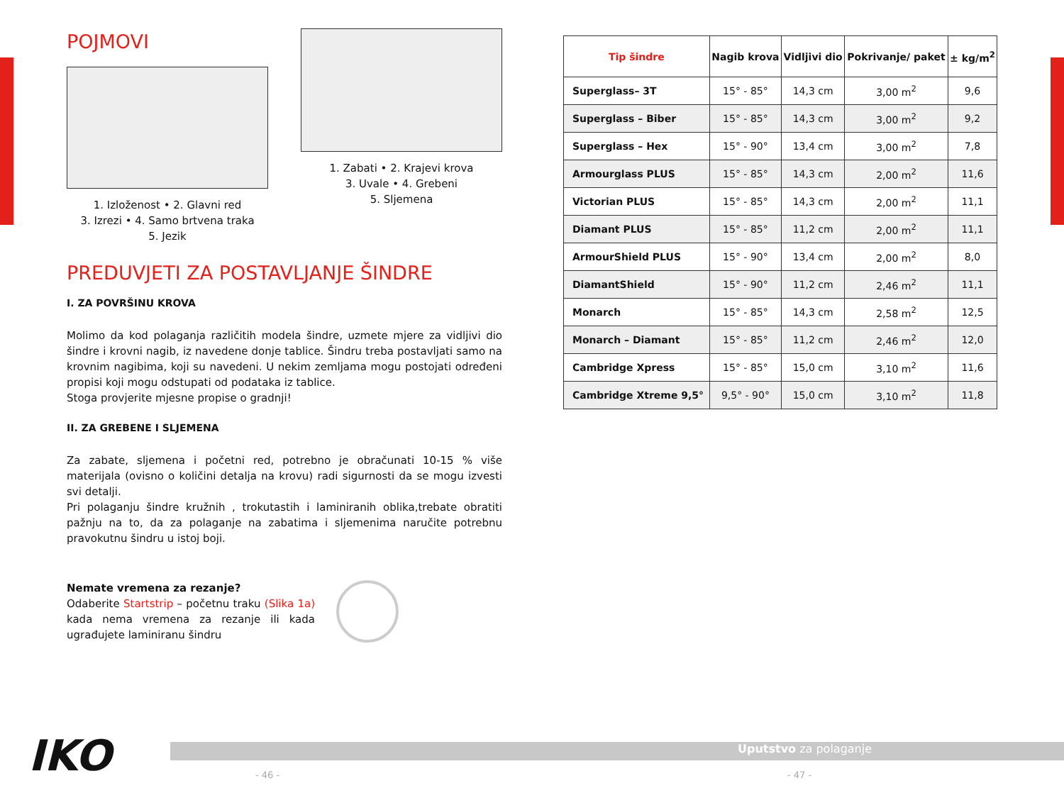POJMOVI
1. Izloženost • 2. Glavni red
3. Izrezi • 4. Samo brtvena traka
5. Jezik
1. Zabati • 2. Krajevi krova
3. Uvale • 4. Grebeni
5. Sljemena
PREDUVJETI ZA POSTAVLJANJE ŠINDRE
I. ZA POVRŠINU KROVA
Molimo da kod polaganja različitih modela šindre, uzmete mjere za vidljivi dio šindre i krovni nagib, iz navedene donje tablice. Šindru treba postavljati samo na krovnim nagibima, koji su navedeni. U nekim zemljama mogu postojati određeni propisi koji mogu odstupati od podataka iz tablice.
Stoga provjerite mjesne propise o gradnji!
II. ZA GREBENE I SLJEMENA
Za zabate, sljemena i početni red, potrebno je obračunati 10-15 % više materijala (ovisno o količini detalja na krovu) radi sigurnosti da se mogu izvesti svi detalji.
Pri polaganju šindre kružnih , trokutastih i laminiranih oblika,trebate obratiti pažnju na to, da za polaganje na zabatima i sljemenima naručite potrebnu pravokutnu šindru u istoj boji.
Nemate vremena za rezanje?
Odaberite Startstrip – početnu traku (Slika 1a) kada nema vremena za rezanje ili kada ugrađujete laminiranu šindru
| Tip šindre | Nagib krova | Vidljivi dio | Pokrivanje/ paket | ± kg/m<sup>2</sup> |
| --- | --- | --- | --- | --- |
| Superglass– 3T | 15° - 85° | 14,3 cm | 3,00 m<sup>2</sup> | 9,6 |
| Superglass – Biber | 15° - 85° | 14,3 cm | 3,00 m<sup>2</sup> | 9,2 |
| Superglass – Hex | 15° - 90° | 13,4 cm | 3,00 m<sup>2</sup> | 7,8 |
| Armourglass PLUS | 15° - 85° | 14,3 cm | 2,00 m<sup>2</sup> | 11,6 |
| Victorian PLUS | 15° - 85° | 14,3 cm | 2,00 m<sup>2</sup> | 11,1 |
| Diamant PLUS | 15° - 85° | 11,2 cm | 2,00 m<sup>2</sup> | 11,1 |
| ArmourShield PLUS | 15° - 90° | 13,4 cm | 2,00 m<sup>2</sup> | 8,0 |
| DiamantShield | 15° - 90° | 11,2 cm | 2,46 m<sup>2</sup> | 11,1 |
| Monarch | 15° - 85° | 14,3 cm | 2,58 m<sup>2</sup> | 12,5 |
| Monarch – Diamant | 15° - 85° | 11,2 cm | 2,46 m<sup>2</sup> | 12,0 |
| Cambridge Xpress | 15° - 85° | 15,0 cm | 3,10 m<sup>2</sup> | 11,6 |
| Cambridge Xtreme 9,5° | 9,5° - 90° | 15,0 cm | 3,10 m<sup>2</sup> | 11,8 |
IKO Uputstvo za polaganje
- 46 - - 47 -